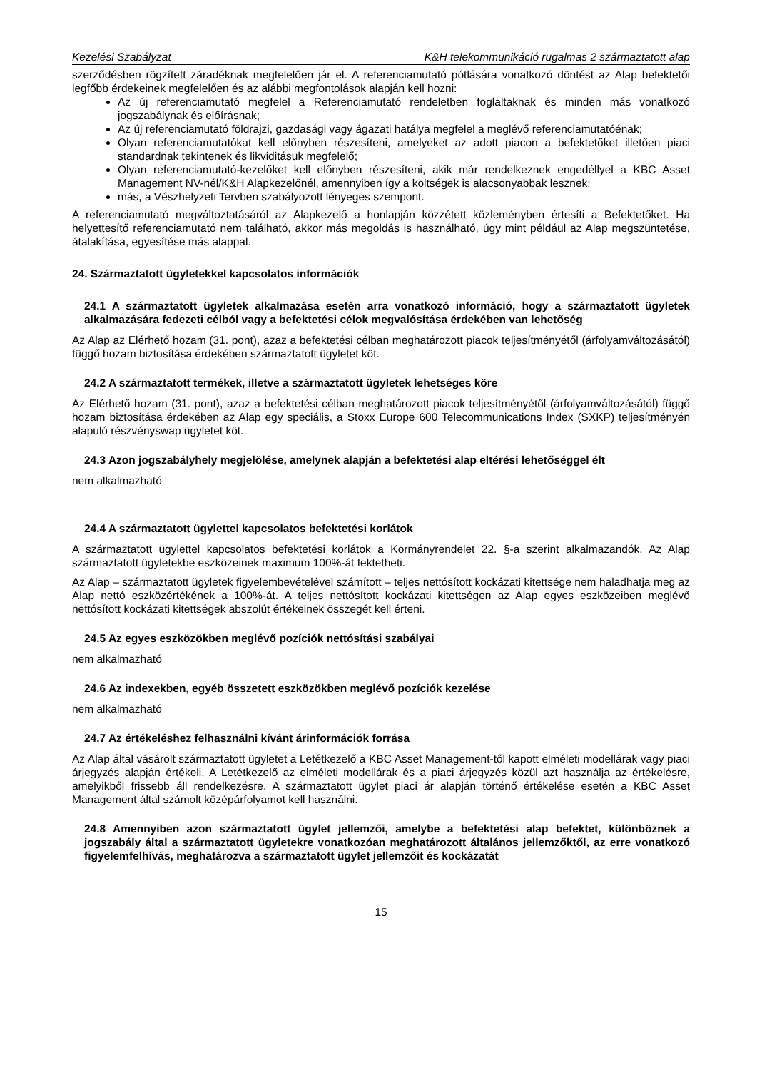Kezelési Szabályzat K&H telekommunikáció rugalmas 2 származtatott alap
szerződésben rögzített záradéknak megfelelően jár el. A referenciamutató pótlására vonatkozó döntést az Alap befektetői legfőbb érdekeinek megfelelően és az alábbi megfontolások alapján kell hozni:
Az új referenciamutató megfelel a Referenciamutató rendeletben foglaltaknak és minden más vonatkozó jogszabálynak és előírásnak;
Az új referenciamutató földrajzi, gazdasági vagy ágazati hatálya megfelel a meglévő referenciamutatóénak;
Olyan referenciamutatókat kell előnyben részesíteni, amelyeket az adott piacon a befektetőket illetően piaci standardnak tekintenek és likviditásuk megfelelő;
Olyan referenciamutató-kezelőket kell előnyben részesíteni, akik már rendelkeznek engedéllyel a KBC Asset Management NV-nél/K&H Alapkezelőnél, amennyiben így a költségek is alacsonyabbak lesznek;
más, a Vészhelyzeti Tervben szabályozott lényeges szempont.
A referenciamutató megváltoztatásáról az Alapkezelő a honlapján közzétett közleményben értesíti a Befektetőket. Ha helyettesítő referenciamutató nem található, akkor más megoldás is használható, úgy mint például az Alap megszüntetése, átalakítása, egyesítése más alappal.
24. Származtatott ügyletekkel kapcsolatos információk
24.1 A származtatott ügyletek alkalmazása esetén arra vonatkozó információ, hogy a származtatott ügyletek alkalmazására fedezeti célból vagy a befektetési célok megvalósítása érdekében van lehetőség
Az Alap az Elérhető hozam (31. pont), azaz a befektetési célban meghatározott piacok teljesítményétől (árfolyamváltozásától) függő hozam biztosítása érdekében származtatott ügyletet köt.
24.2 A származtatott termékek, illetve a származtatott ügyletek lehetséges köre
Az Elérhető hozam (31. pont), azaz a befektetési célban meghatározott piacok teljesítményétől (árfolyamváltozásától) függő hozam biztosítása érdekében az Alap egy speciális, a Stoxx Europe 600 Telecommunications Index (SXKP) teljesítményén alapuló részvényswap ügyletet köt.
24.3 Azon jogszabályhely megjelölése, amelynek alapján a befektetési alap eltérési lehetőséggel élt
nem alkalmazható
24.4 A származtatott ügylettel kapcsolatos befektetési korlátok
A származtatott ügylettel kapcsolatos befektetési korlátok a Kormányrendelet 22. §-a szerint alkalmazandók. Az Alap származtatott ügyletekbe eszközeinek maximum 100%-át fektetheti.
Az Alap – származtatott ügyletek figyelembevételével számított – teljes nettósított kockázati kitettsége nem haladhatja meg az Alap nettó eszközértékének a 100%-át. A teljes nettósított kockázati kitettségen az Alap egyes eszközeiben meglévő nettósított kockázati kitettségek abszolút értékeinek összegét kell érteni.
24.5 Az egyes eszközökben meglévő pozíciók nettósítási szabályai
nem alkalmazható
24.6 Az indexekben, egyéb összetett eszközökben meglévő pozíciók kezelése
nem alkalmazható
24.7 Az értékeléshez felhasználni kívánt árinformációk forrása
Az Alap által vásárolt származtatott ügyletet a Letétkezelő a KBC Asset Management-től kapott elméleti modellárak vagy piaci árjegyzés alapján értékeli. A Letétkezelő az elméleti modellárak és a piaci árjegyzés közül azt használja az értékelésre, amelyikből frissebb áll rendelkezésre. A származtatott ügylet piaci ár alapján történő értékelése esetén a KBC Asset Management által számolt középárfolyamot kell használni.
24.8 Amennyiben azon származtatott ügylet jellemzői, amelybe a befektetési alap befektet, különböznek a jogszabály által a származtatott ügyletekre vonatkozóan meghatározott általános jellemzőktől, az erre vonatkozó figyelemfelhívás, meghatározva a származtatott ügylet jellemzőit és kockázatát
15